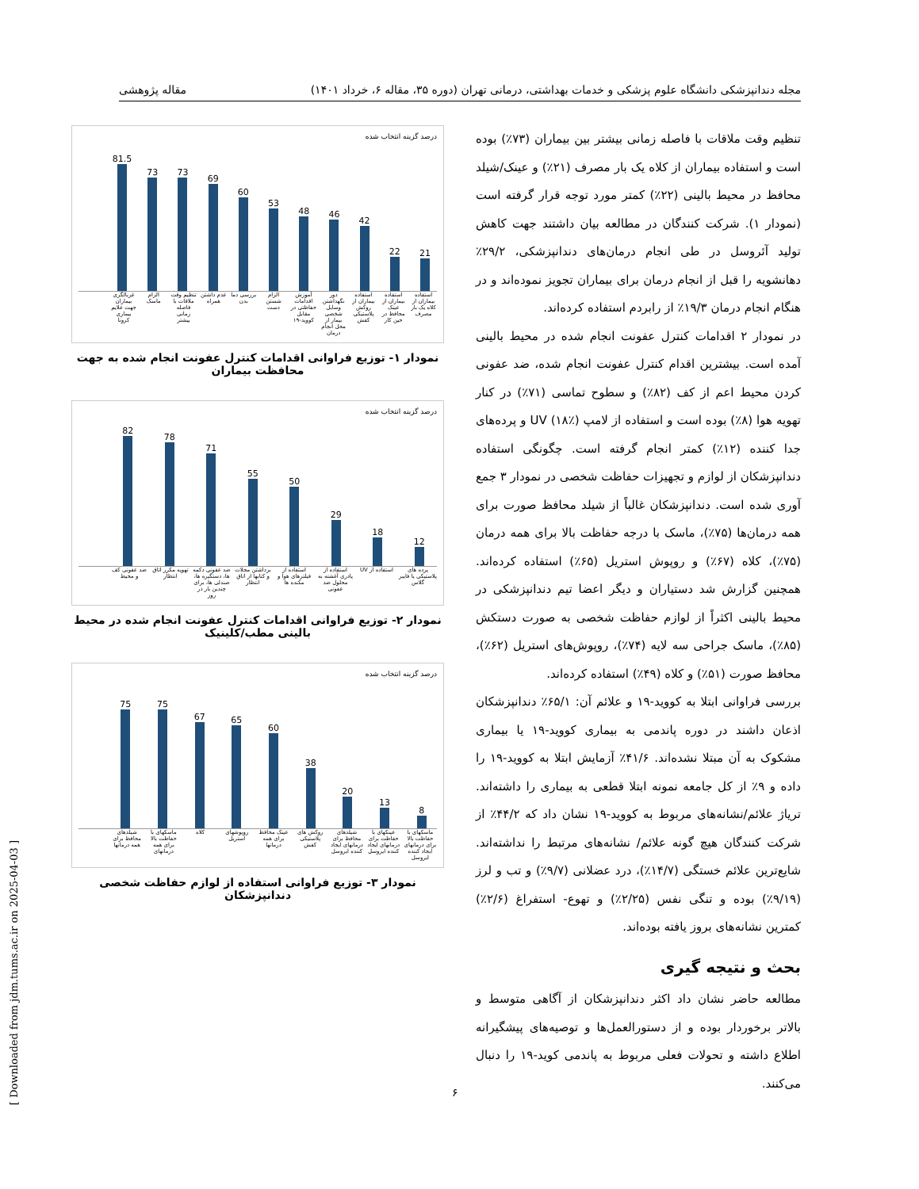مجله دندانپزشکی دانشگاه علوم پزشکی و خدمات بهداشتی، درمانی تهران (دوره ۳۵، مقاله ۶، خرداد ۱۴۰۱) مقاله پژوهشی
تنظیم وقت ملاقات با فاصله زمانی بیشتر بین بیماران (۷۳٪) بوده است و استفاده بیماران از کلاه یک بار مصرف (۲۱٪) و عینک/شیلد محافظ در محیط بالینی (۲۲٪) کمتر مورد توجه قرار گرفته است (نمودار ۱). شرکت کنندگان در مطالعه بیان داشتند جهت کاهش تولید آئروسل در طی انجام درمان‌های دندانپزشکی، ۲۹/۲٪ دهانشویه را قبل از انجام درمان برای بیماران تجویز نموده‌اند و در هنگام انجام درمان ۱۹/۳٪ از رابردم استفاده کرده‌اند.
در نمودار ۲ اقدامات کنترل عفونت انجام شده در محیط بالینی آمده است. بیشترین اقدام کنترل عفونت انجام شده، ضد عفونی کردن محیط اعم از کف (۸۲٪) و سطوح تماسی (۷۱٪) در کنار تهویه هوا (۸٪) بوده است و استفاده از لامپ UV (۱۸٪) و پرده‌های جدا کننده (۱۲٪) کمتر انجام گرفته است. چگونگی استفاده دندانپزشکان از لوازم و تجهیزات حفاظت شخصی در نمودار ۳ جمع آوری شده است. دندانپزشکان غالباً از شیلد محافظ صورت برای همه درمان‌ها (۷۵٪)، ماسک با درجه حفاظت بالا برای همه درمان (۷۵٪)، کلاه (۶۷٪) و روپوش استریل (۶۵٪) استفاده کرده‌اند. همچنین گزارش شد دستیاران و دیگر اعضا تیم دندانپزشکی در محیط بالینی اکثراً از لوازم حفاظت شخصی به صورت دستکش (۸۵٪)، ماسک جراحی سه لایه (۷۴٪)، روپوش‌های استریل (۶۲٪)، محافظ صورت (۵۱٪) و کلاه (۴۹٪) استفاده کرده‌اند.
بررسی فراوانی ابتلا به کووید-۱۹ و علائم آن: ۶۵/۱٪ دندانپزشکان اذعان داشند در دوره پاندمی به بیماری کووید-۱۹ یا بیماری مشکوک به آن مبتلا نشده‌اند. ۴۱/۶٪ آزمایش ابتلا به کووید-۱۹ را داده و ۹٪ از کل جامعه نمونه ابتلا قطعی به بیماری را داشته‌اند. ترياژ علائم/نشانه‌های مربوط به کووید-۱۹ نشان داد که ۴۴/۲٪ از شرکت کنندگان هیچ گونه علائم/ نشانه‌های مرتبط را نداشته‌اند. شایع‌ترین علائم خستگی (۱۴/۷٪)، درد عضلانی (۹/۷٪) و تب و لرز (۹/۱۹٪) بوده و تنگی نفس (۲/۲۵٪) و تهوع- استفراغ (۲/۶٪) کمترین نشانه‌های بروز یافته بوده‌اند.
بحث و نتیجه گیری
مطالعه حاضر نشان داد اکثر دندانپزشکان از آگاهی متوسط و بالاتر برخوردار بوده و از دستورالعمل‌ها و توصیه‌های پیشگیرانه اطلاع داشته و تحولات فعلی مربوط به پاندمی کوید-۱۹ را دنبال می‌کنند.
درصد گزینه انتخاب شده
81.5
73
73
69
60
53
48
46
42
22
21
استفاده بیماران از کلاه یک بار مصرف استفاده بیماران از عینک محافظ در حین کار استفاده بیماران از روکش پلاستیکی کفش دور نگهداشتن وسایل شخصی بیمار از محل انجام درمان آموزش اقدامات حفاظتی در مقابل کووید-۱۹ الزام شستن دست بررسی دما بدن عدم داشتن همراه تنظیم وقت ملاقات با فاصله زمانی بیشتر الزام ماسک غربالگری بیماران جهت علایم بیماری کرونا
نمودار ۱- توزیع فراوانی اقدامات کنترل عفونت انجام شده به جهت محافظت بیماران
درصد گزینه انتخاب شده
82
78
71
55
50
29
18
12
پرده های پلاستیکی یا فایبر گلاس استفاده از UV استفاده از پادری آغشته به محلول ضد عفونی استفاده از فیلترهای هوا و مکنده ها برداشتن مجلات و کتابها از اتاق انتظار ضد عفونی دکمه ها، دستگیره ها، صندلی ها، برای چندین بار در روز تهویه مکرر اتاق انتظار ضد عفونی کف و محیط
نمودار ۲- توزیع فراوانی اقدامات کنترل عفونت انجام شده در محیط بالینی مطب/کلینیک
درصد گزینه انتخاب شده
75
75
67
65
60
38
20
13
8
ماسکهای با حفاظت بالا برای درمانهای ایجاد کننده ایروسل عینکهای با حفاظت برای درمانهای ایجاد کننده ایروسل شیلدهای محافظ برای درمانهای ایجاد کننده ایروسل روکش های پلاستیکی کفش عینک محافظ برای همه درمانها روپوشهای استریل کلاه ماسکهای با حفاظت بالا برای همه درمانهای شیلدهای محافظ برای همه درمانها
نمودار ۳- توزیع فراوانی استفاده از لوازم حفاظت شخصی دندانپزشکان
[ Downloaded from jdm.tums.ac.ir on 2025-04-03 ]
۶